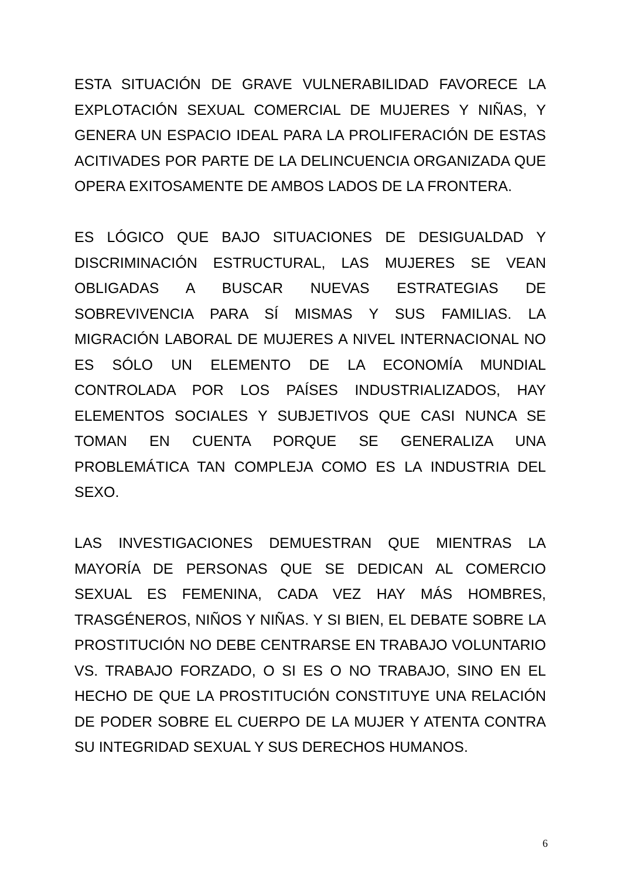ESTA SITUACIÓN DE GRAVE VULNERABILIDAD FAVORECE LA EXPLOTACIÓN SEXUAL COMERCIAL DE MUJERES Y NIÑAS, Y GENERA UN ESPACIO IDEAL PARA LA PROLIFERACIÓN DE ESTAS ACITIVADES POR PARTE DE LA DELINCUENCIA ORGANIZADA QUE OPERA EXITOSAMENTE DE AMBOS LADOS DE LA FRONTERA.
ES LÓGICO QUE BAJO SITUACIONES DE DESIGUALDAD Y DISCRIMINACIÓN ESTRUCTURAL, LAS MUJERES SE VEAN OBLIGADAS A BUSCAR NUEVAS ESTRATEGIAS DE SOBREVIVENCIA PARA SÍ MISMAS Y SUS FAMILIAS. LA MIGRACIÓN LABORAL DE MUJERES A NIVEL INTERNACIONAL NO ES SÓLO UN ELEMENTO DE LA ECONOMÍA MUNDIAL CONTROLADA POR LOS PAÍSES INDUSTRIALIZADOS, HAY ELEMENTOS SOCIALES Y SUBJETIVOS QUE CASI NUNCA SE TOMAN EN CUENTA PORQUE SE GENERALIZA UNA PROBLEMÁTICA TAN COMPLEJA COMO ES LA INDUSTRIA DEL SEXO.
LAS INVESTIGACIONES DEMUESTRAN QUE MIENTRAS LA MAYORÍA DE PERSONAS QUE SE DEDICAN AL COMERCIO SEXUAL ES FEMENINA, CADA VEZ HAY MÁS HOMBRES, TRASGÉNEROS, NIÑOS Y NIÑAS. Y SI BIEN, EL DEBATE SOBRE LA PROSTITUCIÓN NO DEBE CENTRARSE EN TRABAJO VOLUNTARIO VS. TRABAJO FORZADO, O SI ES O NO TRABAJO, SINO EN EL HECHO DE QUE LA PROSTITUCIÓN CONSTITUYE UNA RELACIÓN DE PODER SOBRE EL CUERPO DE LA MUJER Y ATENTA CONTRA SU INTEGRIDAD SEXUAL Y SUS DERECHOS HUMANOS.
6